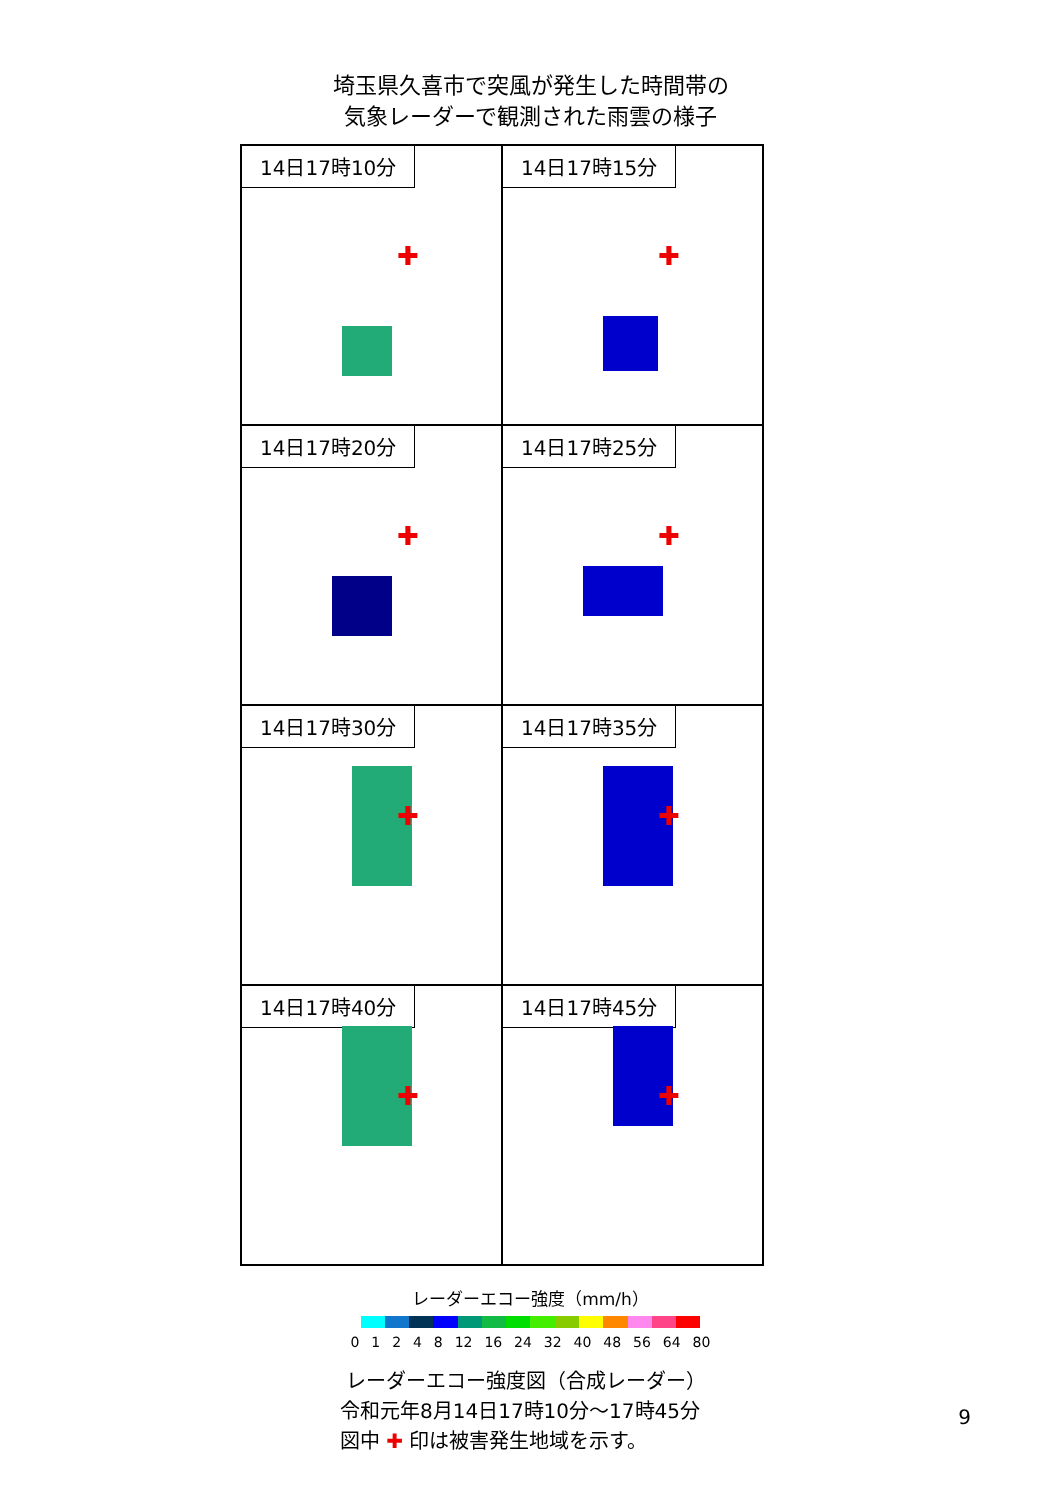埼玉県久喜市で突風が発生した時間帯の
気象レーダーで観測された雨雲の様子
14日17時10分
✚
14日17時15分
✚
14日17時20分
✚
14日17時25分
✚
14日17時30分
✚
14日17時35分
✚
14日17時40分
✚
14日17時45分
✚
レーダーエコー強度（mm/h）
0 1 2 4 8 12 16 24 32 40 48 56 64 80
レーダーエコー強度図（合成レーダー）
令和元年8月14日17時10分～17時45分
図中 ✚ 印は被害発生地域を示す。
9